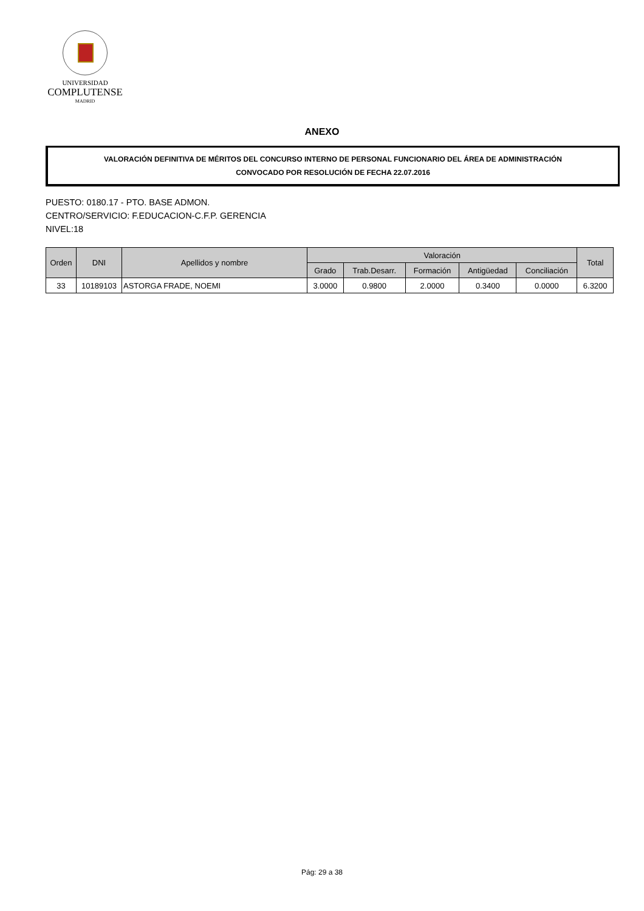UNIVERSIDAD
COMPLUTENSE
MADRID
ANEXO
VALORACIÓN DEFINITIVA DE MÉRITOS DEL CONCURSO INTERNO DE PERSONAL FUNCIONARIO DEL ÁREA DE ADMINISTRACIÓN
CONVOCADO POR RESOLUCIÓN DE FECHA 22.07.2016
PUESTO: 0180.17 - PTO. BASE ADMON.
CENTRO/SERVICIO: F.EDUCACION-C.F.P. GERENCIA
NIVEL:18
| Orden | DNI | Apellidos y nombre | Valoración | | | | | Total |
| --- | --- | --- | --- | --- | --- | --- | --- | --- |
| | | | Grado | Trab.Desarr. | Formación | Antigüedad | Conciliación | |
| 33 | 10189103 | ASTORGA FRADE, NOEMI | 3.0000 | 0.9800 | 2.0000 | 0.3400 | 0.0000 | 6.3200 |
Pág: 29 a 38